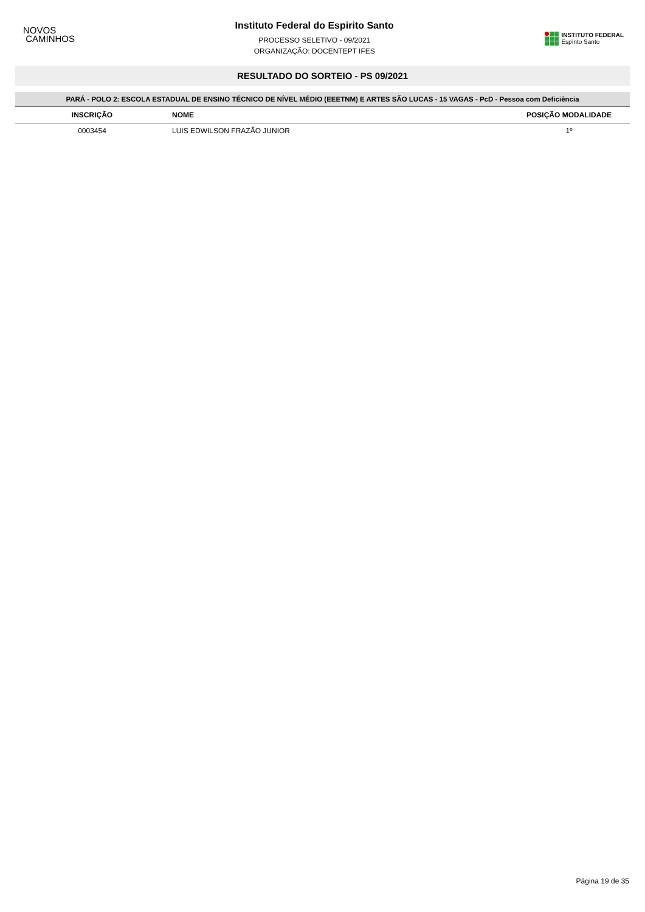NOVOS
CAMINHOS
Instituto Federal do Espirito Santo
PROCESSO SELETIVO - 09/2021
ORGANIZAÇÃO: DOCENTEPT IFES
INSTITUTO FEDERAL
Espírito Santo
RESULTADO DO SORTEIO - PS 09/2021
PARÁ - POLO 2: ESCOLA ESTADUAL DE ENSINO TÉCNICO DE NÍVEL MÉDIO (EEETNM) E ARTES SÃO LUCAS - 15 VAGAS - PcD - Pessoa com Deficiência
| INSCRIÇÃO | NOME | POSIÇÃO MODALIDADE |
| --- | --- | --- |
| 0003454 | LUIS EDWILSON FRAZÃO JUNIOR | 1º |
Página 19 de 35